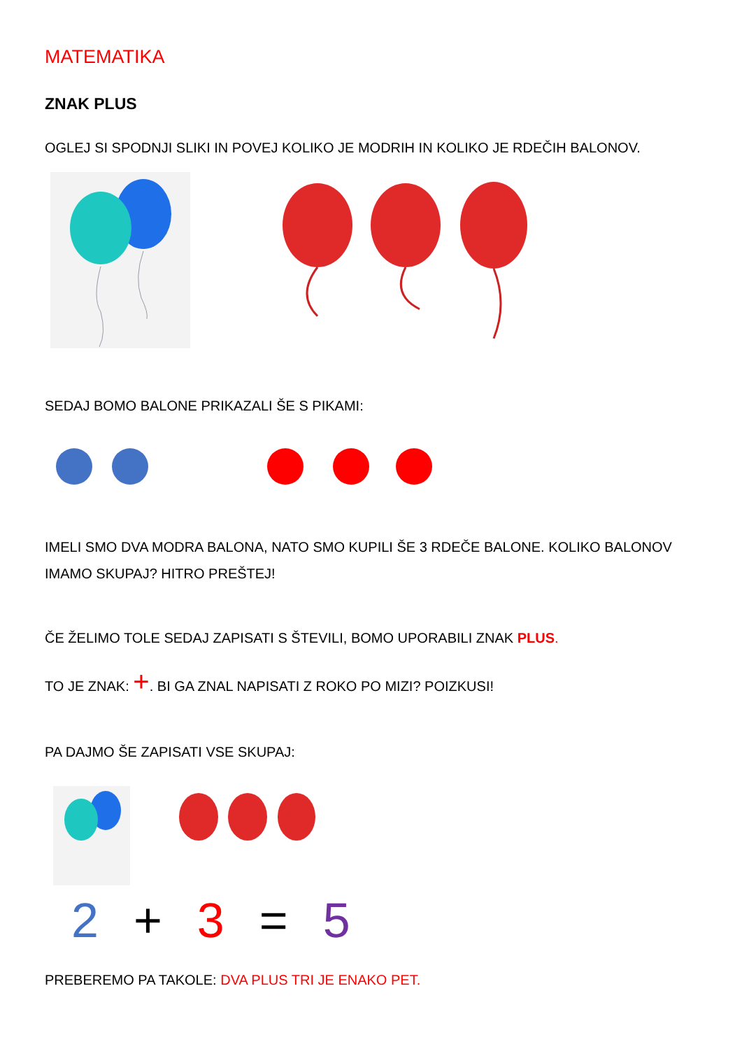MATEMATIKA
ZNAK PLUS
OGLEJ SI SPODNJI SLIKI IN POVEJ KOLIKO JE MODRIH IN KOLIKO JE RDEČIH BALONOV.
SEDAJ BOMO BALONE PRIKAZALI ŠE S PIKAMI:
IMELI SMO DVA MODRA BALONA, NATO SMO KUPILI ŠE 3 RDEČE BALONE. KOLIKO BALONOV IMAMO SKUPAJ? HITRO PREŠTEJ!
ČE ŽELIMO TOLE SEDAJ ZAPISATI S ŠTEVILI, BOMO UPORABILI ZNAK PLUS.
TO JE ZNAK: +. BI GA ZNAL NAPISATI Z ROKO PO MIZI? POIZKUSI!
PA DAJMO ŠE ZAPISATI VSE SKUPAJ:
2 + 3 = 5
PREBEREMO PA TAKOLE: DVA PLUS TRI JE ENAKO PET.